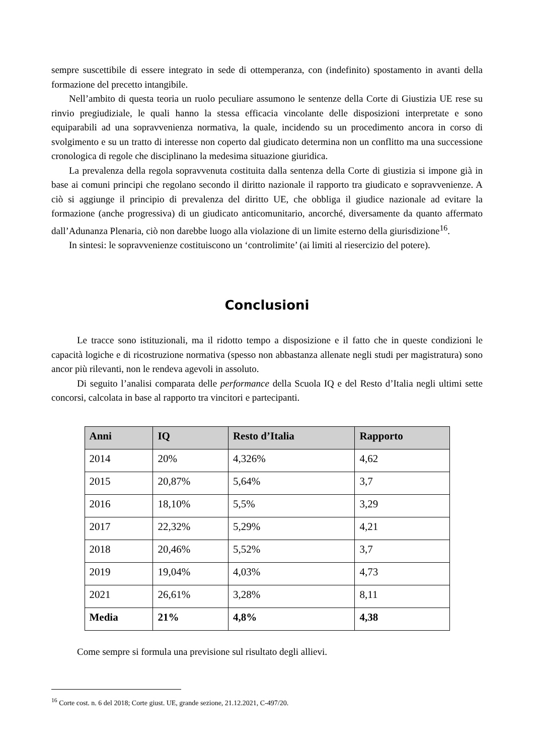sempre suscettibile di essere integrato in sede di ottemperanza, con (indefinito) spostamento in avanti della formazione del precetto intangibile.
Nell’ambito di questa teoria un ruolo peculiare assumono le sentenze della Corte di Giustizia UE rese su rinvio pregiudiziale, le quali hanno la stessa efficacia vincolante delle disposizioni interpretate e sono equiparabili ad una sopravvenienza normativa, la quale, incidendo su un procedimento ancora in corso di svolgimento e su un tratto di interesse non coperto dal giudicato determina non un conflitto ma una successione cronologica di regole che disciplinano la medesima situazione giuridica.
La prevalenza della regola sopravvenuta costituita dalla sentenza della Corte di giustizia si impone già in base ai comuni principi che regolano secondo il diritto nazionale il rapporto tra giudicato e sopravvenienze. A ciò si aggiunge il principio di prevalenza del diritto UE, che obbliga il giudice nazionale ad evitare la formazione (anche progressiva) di un giudicato anticomunitario, ancorché, diversamente da quanto affermato dall’Adunanza Plenaria, ciò non darebbe luogo alla violazione di un limite esterno della giurisdizione<sup>16</sup>.
In sintesi: le sopravvenienze costituiscono un ‘controlimite’ (ai limiti al riesercizio del potere).
Conclusioni
Le tracce sono istituzionali, ma il ridotto tempo a disposizione e il fatto che in queste condizioni le capacità logiche e di ricostruzione normativa (spesso non abbastanza allenate negli studi per magistratura) sono ancor più rilevanti, non le rendeva agevoli in assoluto.
Di seguito l’analisi comparata delle performance della Scuola IQ e del Resto d’Italia negli ultimi sette concorsi, calcolata in base al rapporto tra vincitori e partecipanti.
| Anni | IQ | Resto d’Italia | Rapporto |
| --- | --- | --- | --- |
| 2014 | 20% | 4,326% | 4,62 |
| 2015 | 20,87% | 5,64% | 3,7 |
| 2016 | 18,10% | 5,5% | 3,29 |
| 2017 | 22,32% | 5,29% | 4,21 |
| 2018 | 20,46% | 5,52% | 3,7 |
| 2019 | 19,04% | 4,03% | 4,73 |
| 2021 | 26,61% | 3,28% | 8,11 |
| Media | 21% | 4,8% | 4,38 |
Come sempre si formula una previsione sul risultato degli allievi.
<sup>16</sup> Corte cost. n. 6 del 2018; Corte giust. UE, grande sezione, 21.12.2021, C-497/20.